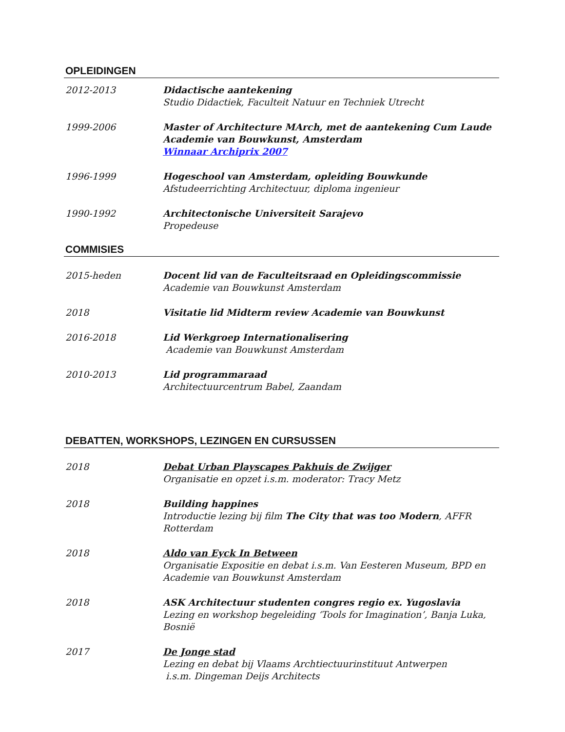OPLEIDINGEN
2012-2013 Didactische aantekening
Studio Didactiek, Faculteit Natuur en Techniek Utrecht
1999-2006 Master of Architecture MArch, met de aantekening Cum Laude
Academie van Bouwkunst, Amsterdam
Winnaar Archiprix 2007
1996-1999 Hogeschool van Amsterdam, opleiding Bouwkunde
Afstudeerrichting Architectuur, diploma ingenieur
1990-1992 Architectonische Universiteit Sarajevo
Propedeuse
COMMISIES
2015-heden Docent lid van de Faculteitsraad en Opleidingscommissie
Academie van Bouwkunst Amsterdam
2018 Visitatie lid Midterm review Academie van Bouwkunst
2016-2018 Lid Werkgroep Internationalisering
Academie van Bouwkunst Amsterdam
2010-2013 Lid programmaraad
Architectuurcentrum Babel, Zaandam
DEBATTEN, WORKSHOPS, LEZINGEN EN CURSUSSEN
2018 Debat Urban Playscapes Pakhuis de Zwijger
Organisatie en opzet i.s.m. moderator: Tracy Metz
2018 Building happines
Introductie lezing bij film The City that was too Modern, AFFR Rotterdam
2018 Aldo van Eyck In Between
Organisatie Expositie en debat i.s.m. Van Eesteren Museum, BPD en
Academie van Bouwkunst Amsterdam
2018 ASK Architectuur studenten congres regio ex. Yugoslavia
Lezing en workshop begeleiding ‘Tools for Imagination’, Banja Luka, Bosnië
2017 De Jonge stad
Lezing en debat bij Vlaams Archtiectuurinstituut Antwerpen
i.s.m. Dingeman Deijs Architects